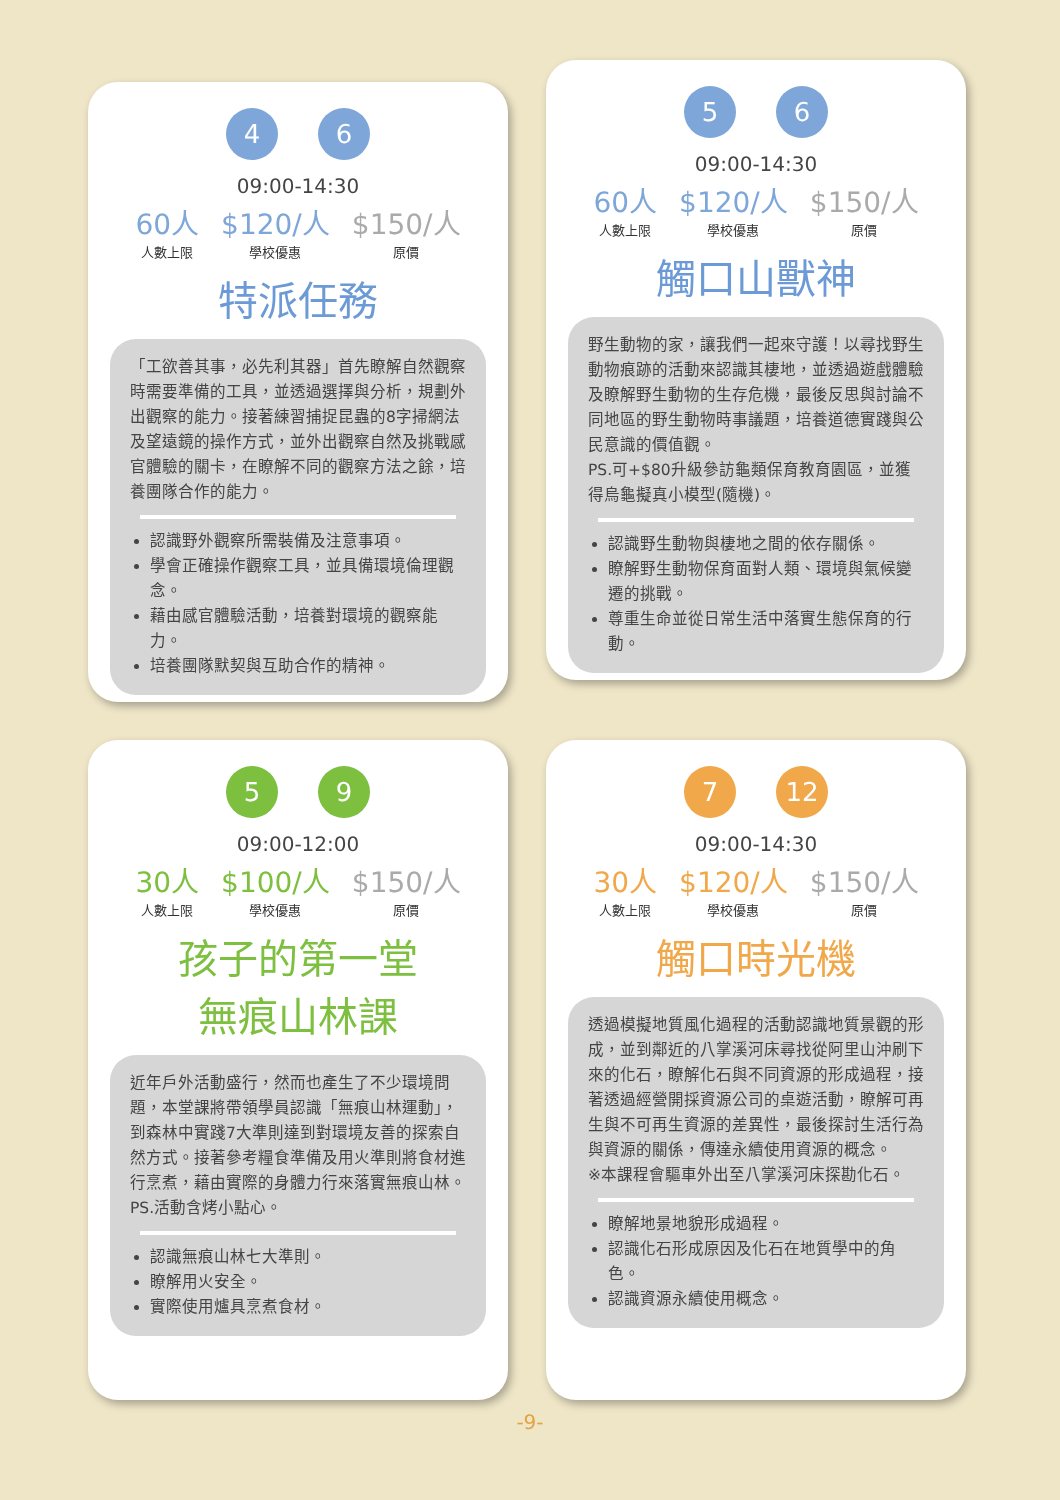4 6
09:00-14:30
60人
人數上限
$120/人
學校優惠
$150/人
原價
特派任務
「工欲善其事，必先利其器」首先瞭解自然觀察時需要準備的工具，並透過選擇與分析，規劃外出觀察的能力。接著練習捕捉昆蟲的8字掃網法及望遠鏡的操作方式，並外出觀察自然及挑戰感官體驗的關卡，在瞭解不同的觀察方法之餘，培養團隊合作的能力。
認識野外觀察所需裝備及注意事項。
學會正確操作觀察工具，並具備環境倫理觀念。
藉由感官體驗活動，培養對環境的觀察能力。
培養團隊默契與互助合作的精神。
5 6
09:00-14:30
60人
人數上限
$120/人
學校優惠
$150/人
原價
觸口山獸神
野生動物的家，讓我們一起來守護！以尋找野生動物痕跡的活動來認識其棲地，並透過遊戲體驗及瞭解野生動物的生存危機，最後反思與討論不同地區的野生動物時事議題，培養道德實踐與公民意識的價值觀。
PS.可+$80升級參訪龜類保育教育園區，並獲得烏龜擬真小模型(隨機)。
認識野生動物與棲地之間的依存關係。
瞭解野生動物保育面對人類、環境與氣候變遷的挑戰。
尊重生命並從日常生活中落實生態保育的行動。
5 9
09:00-12:00
30人
人數上限
$100/人
學校優惠
$150/人
原價
孩子的第一堂
無痕山林課
近年戶外活動盛行，然而也產生了不少環境問題，本堂課將帶領學員認識「無痕山林運動」，到森林中實踐7大準則達到對環境友善的探索自然方式。接著參考糧食準備及用火準則將食材進行烹煮，藉由實際的身體力行來落實無痕山林。
PS.活動含烤小點心。
認識無痕山林七大準則。
瞭解用火安全。
實際使用爐具烹煮食材。
7 12
09:00-14:30
30人
人數上限
$120/人
學校優惠
$150/人
原價
觸口時光機
透過模擬地質風化過程的活動認識地質景觀的形成，並到鄰近的八掌溪河床尋找從阿里山沖刷下來的化石，瞭解化石與不同資源的形成過程，接著透過經營開採資源公司的桌遊活動，瞭解可再生與不可再生資源的差異性，最後探討生活行為與資源的關係，傳達永續使用資源的概念。
※本課程會驅車外出至八掌溪河床探勘化石。
瞭解地景地貌形成過程。
認識化石形成原因及化石在地質學中的角色。
認識資源永續使用概念。
-9-